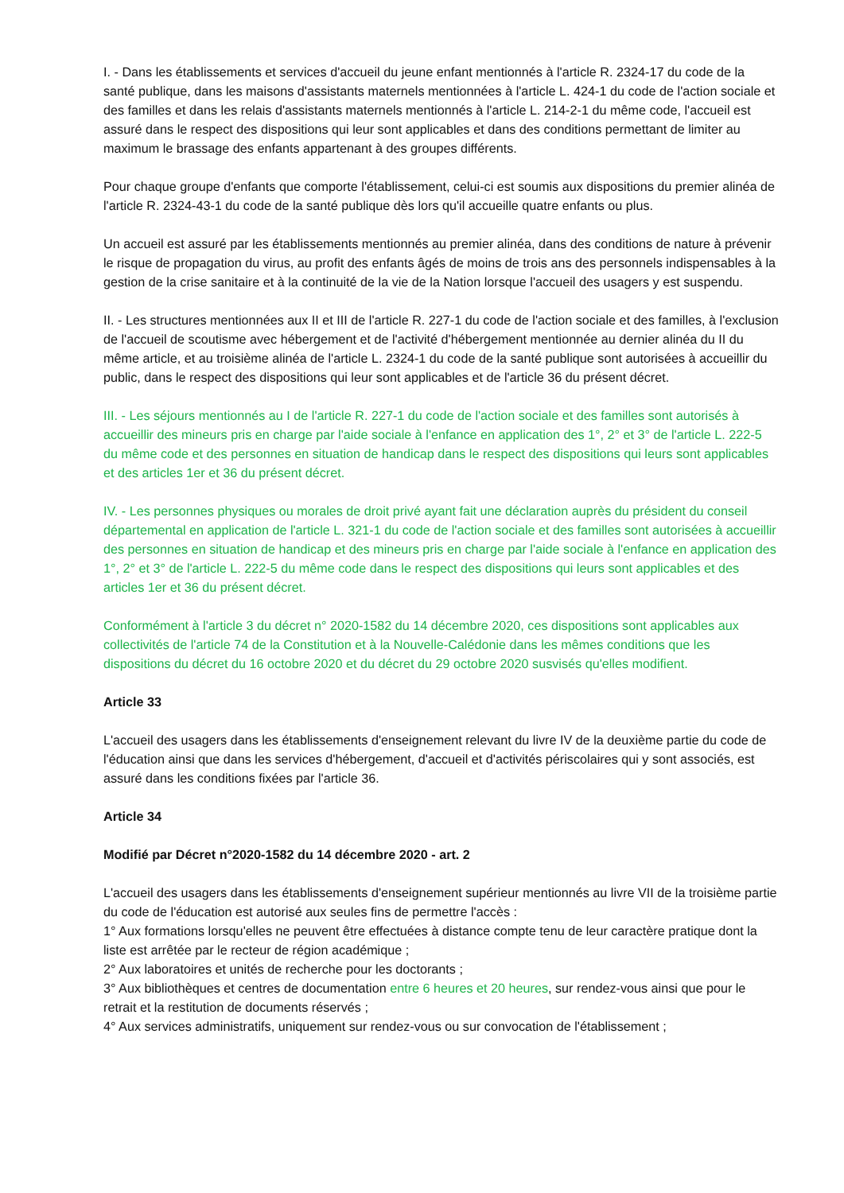I. - Dans les établissements et services d'accueil du jeune enfant mentionnés à l'article R. 2324-17 du code de la santé publique, dans les maisons d'assistants maternels mentionnées à l'article L. 424-1 du code de l'action sociale et des familles et dans les relais d'assistants maternels mentionnés à l'article L. 214-2-1 du même code, l'accueil est assuré dans le respect des dispositions qui leur sont applicables et dans des conditions permettant de limiter au maximum le brassage des enfants appartenant à des groupes différents.
Pour chaque groupe d'enfants que comporte l'établissement, celui-ci est soumis aux dispositions du premier alinéa de l'article R. 2324-43-1 du code de la santé publique dès lors qu'il accueille quatre enfants ou plus.
Un accueil est assuré par les établissements mentionnés au premier alinéa, dans des conditions de nature à prévenir le risque de propagation du virus, au profit des enfants âgés de moins de trois ans des personnels indispensables à la gestion de la crise sanitaire et à la continuité de la vie de la Nation lorsque l'accueil des usagers y est suspendu.
II. - Les structures mentionnées aux II et III de l'article R. 227-1 du code de l'action sociale et des familles, à l'exclusion de l'accueil de scoutisme avec hébergement et de l'activité d'hébergement mentionnée au dernier alinéa du II du même article, et au troisième alinéa de l'article L. 2324-1 du code de la santé publique sont autorisées à accueillir du public, dans le respect des dispositions qui leur sont applicables et de l'article 36 du présent décret.
III. - Les séjours mentionnés au I de l'article R. 227-1 du code de l'action sociale et des familles sont autorisés à accueillir des mineurs pris en charge par l'aide sociale à l'enfance en application des 1°, 2° et 3° de l'article L. 222-5 du même code et des personnes en situation de handicap dans le respect des dispositions qui leurs sont applicables et des articles 1er et 36 du présent décret.
IV. - Les personnes physiques ou morales de droit privé ayant fait une déclaration auprès du président du conseil départemental en application de l'article L. 321-1 du code de l'action sociale et des familles sont autorisées à accueillir des personnes en situation de handicap et des mineurs pris en charge par l'aide sociale à l'enfance en application des 1°, 2° et 3° de l'article L. 222-5 du même code dans le respect des dispositions qui leurs sont applicables et des articles 1er et 36 du présent décret.
Conformément à l'article 3 du décret n° 2020-1582 du 14 décembre 2020, ces dispositions sont applicables aux collectivités de l'article 74 de la Constitution et à la Nouvelle-Calédonie dans les mêmes conditions que les dispositions du décret du 16 octobre 2020 et du décret du 29 octobre 2020 susvisés qu'elles modifient.
Article 33
L'accueil des usagers dans les établissements d'enseignement relevant du livre IV de la deuxième partie du code de l'éducation ainsi que dans les services d'hébergement, d'accueil et d'activités périscolaires qui y sont associés, est assuré dans les conditions fixées par l'article 36.
Article 34
Modifié par Décret n°2020-1582 du 14 décembre 2020 - art. 2
L'accueil des usagers dans les établissements d'enseignement supérieur mentionnés au livre VII de la troisième partie du code de l'éducation est autorisé aux seules fins de permettre l'accès :
1° Aux formations lorsqu'elles ne peuvent être effectuées à distance compte tenu de leur caractère pratique dont la liste est arrêtée par le recteur de région académique ;
2° Aux laboratoires et unités de recherche pour les doctorants ;
3° Aux bibliothèques et centres de documentation entre 6 heures et 20 heures, sur rendez-vous ainsi que pour le retrait et la restitution de documents réservés ;
4° Aux services administratifs, uniquement sur rendez-vous ou sur convocation de l'établissement ;